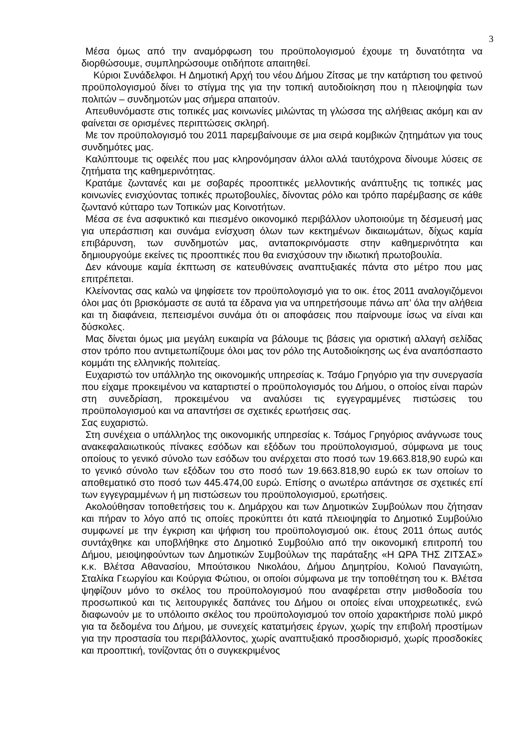3
Μέσα όμως από την αναμόρφωση του προϋπολογισμού έχουμε τη δυνατότητα να διορθώσουμε, συμπληρώσουμε οτιδήποτε απαιτηθεί.
Κύριοι Συνάδελφοι. Η Δημοτική Αρχή του νέου Δήμου Ζίτσας με την κατάρτιση του φετινού προϋπολογισμού δίνει το στίγμα της για την τοπική αυτοδιοίκηση που η πλειοψηφία των πολιτών – συνδημοτών μας σήμερα απαιτούν.
Απευθυνόμαστε στις τοπικές μας κοινωνίες μιλώντας τη γλώσσα της αλήθειας ακόμη και αν φαίνεται σε ορισμένες περιπτώσεις σκληρή.
Με τον προϋπολογισμό του 2011 παρεμβαίνουμε σε μια σειρά κομβικών ζητημάτων για τους συνδημότες μας.
Καλύπτουμε τις οφειλές που μας κληρονόμησαν άλλοι αλλά ταυτόχρονα δίνουμε λύσεις σε ζητήματα της καθημερινότητας.
Κρατάμε ζωντανές και με σοβαρές προοπτικές μελλοντικής ανάπτυξης τις τοπικές μας κοινωνίες ενισχύοντας τοπικές πρωτοβουλίες, δίνοντας ρόλο και τρόπο παρέμβασης σε κάθε ζωντανό κύτταρο των Τοπικών μας Κοινοτήτων.
Μέσα σε ένα ασφυκτικό και πιεσμένο οικονομικό περιβάλλον υλοποιούμε τη δέσμευσή μας για υπεράσπιση και συνάμα ενίσχυση όλων των κεκτημένων δικαιωμάτων, δίχως καμία επιβάρυνση, των συνδημοτών μας, ανταποκρινόμαστε στην καθημερινότητα και δημιουργούμε εκείνες τις προοπτικές που θα ενισχύσουν την ιδιωτική πρωτοβουλία.
Δεν κάνουμε καμία έκπτωση σε κατευθύνσεις αναπτυξιακές πάντα στο μέτρο που μας επιτρέπεται.
Κλείνοντας σας καλώ να ψηφίσετε τον προϋπολογισμό για το οικ. έτος 2011 αναλογιζόμενοι όλοι μας ότι βρισκόμαστε σε αυτά τα έδρανα για να υπηρετήσουμε πάνω απ’ όλα την αλήθεια και τη διαφάνεια, πεπεισμένοι συνάμα ότι οι αποφάσεις που παίρνουμε ίσως να είναι και δύσκολες.
Μας δίνεται όμως μια μεγάλη ευκαιρία να βάλουμε τις βάσεις για οριστική αλλαγή σελίδας στον τρόπο που αντιμετωπίζουμε όλοι μας τον ρόλο της Αυτοδιοίκησης ως ένα αναπόσπαστο κομμάτι της ελληνικής πολιτείας.
Ευχαριστώ τον υπάλληλο της οικονομικής υπηρεσίας κ. Τσάμο Γρηγόριο για την συνεργασία που είχαμε προκειμένου να καταρτιστεί ο προϋπολογισμός του Δήμου, ο οποίος είναι παρών στη συνεδρίαση, προκειμένου να αναλύσει τις εγγεγραμμένες πιστώσεις του προϋπολογισμού και να απαντήσει σε σχετικές ερωτήσεις σας.
Σας ευχαριστώ.
Στη συνέχεια ο υπάλληλος της οικονομικής υπηρεσίας κ. Τσάμος Γρηγόριος ανάγνωσε τους ανακεφαλαιωτικούς πίνακες εσόδων και εξόδων του προϋπολογισμού, σύμφωνα με τους οποίους το γενικό σύνολο των εσόδων του ανέρχεται στο ποσό των 19.663.818,90 ευρώ και το γενικό σύνολο των εξόδων του στο ποσό των 19.663.818,90 ευρώ εκ των οποίων το αποθεματικό στο ποσό των 445.474,00 ευρώ. Επίσης ο ανωτέρω απάντησε σε σχετικές επί των εγγεγραμμένων ή μη πιστώσεων του προϋπολογισμού, ερωτήσεις.
Ακολούθησαν τοποθετήσεις του κ. Δημάρχου και των Δημοτικών Συμβούλων που ζήτησαν και πήραν το λόγο από τις οποίες προκύπτει ότι κατά πλειοψηφία το Δημοτικό Συμβούλιο συμφωνεί με την έγκριση και ψήφιση του προϋπολογισμού οικ. έτους 2011 όπως αυτός συντάχθηκε και υποβλήθηκε στο Δημοτικό Συμβούλιο από την οικονομική επιτροπή του Δήμου, μειοψηφούντων των Δημοτικών Συμβούλων της παράταξης «Η ΩΡΑ ΤΗΣ ΖΙΤΣΑΣ» κ.κ. Βλέτσα Αθανασίου, Μπούτσικου Νικολάου, Δήμου Δημητρίου, Κολιού Παναγιώτη, Σταλίκα Γεωργίου και Κούργια Φώτιου, οι οποίοι σύμφωνα με την τοποθέτηση του κ. Βλέτσα ψηφίζουν μόνο το σκέλος του προϋπολογισμού που αναφέρεται στην μισθοδοσία του προσωπικού και τις λειτουργικές δαπάνες του Δήμου οι οποίες είναι υποχρεωτικές, ενώ διαφωνούν με το υπόλοιπο σκέλος του προϋπολογισμού τον οποίο χαρακτήρισε πολύ μικρό για τα δεδομένα του Δήμου, με συνεχείς κατατμήσεις έργων, χωρίς την επιβολή προστίμων για την προστασία του περιβάλλοντος, χωρίς αναπτυξιακό προσδιορισμό, χωρίς προσδοκίες και προοπτική, τονίζοντας ότι ο συγκεκριμένος